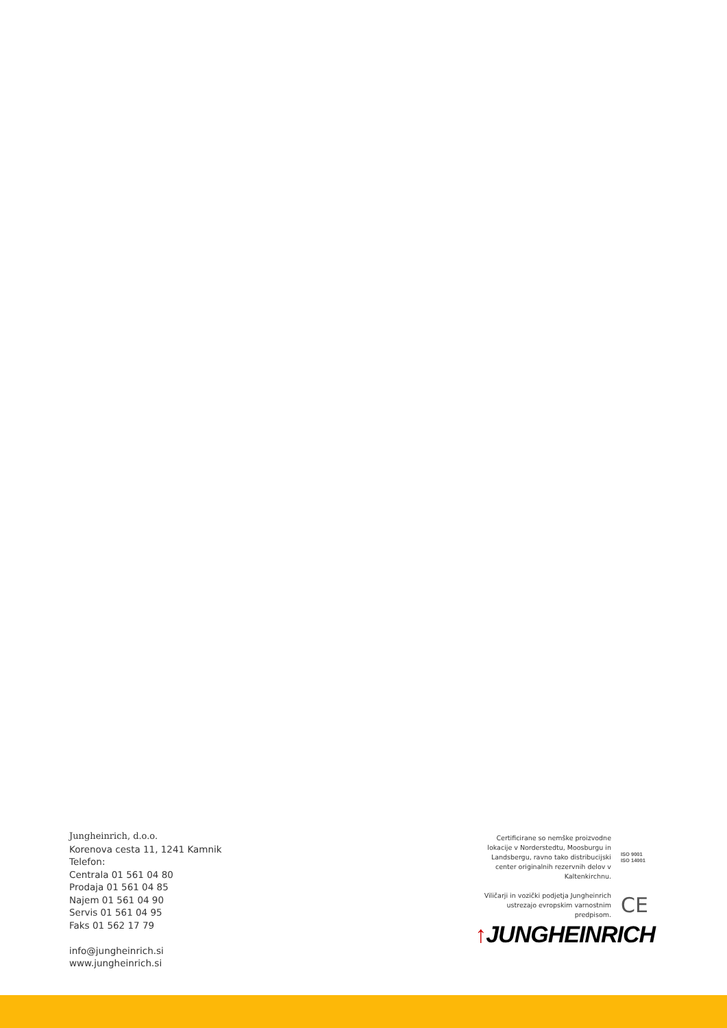Jungheinrich, d.o.o.
Korenova cesta 11, 1241 Kamnik
Telefon:
Centrala 01 561 04 80
Prodaja 01 561 04 85
Najem 01 561 04 90
Servis 01 561 04 95
Faks 01 562 17 79
info@jungheinrich.si
www.jungheinrich.si
Certificirane so nemške proizvodne lokacije v Norderstedtu, Moosburgu in Landsbergu, ravno tako distribucijski center originalnih rezervnih delov v Kaltenkirchnu.
ISO 9001
ISO 14001
Viličarji in vozički podjetja Jungheinrich ustrezajo evropskim varnostnim predpisom.
CE
↑JUNGHEINRICH